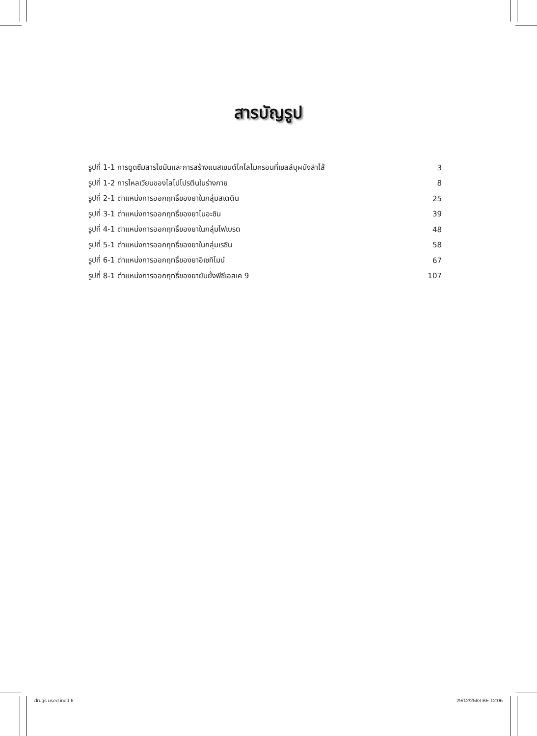สารบัญรูป
รูปที่ 1-1 การดูดซึมสารไขมันและการสร้างแนสเซนต์ไคโลไมครอนที่เซลล์บุผนังลำไส้ 3
รูปที่ 1-2 การไหลเวียนของไลโปโปรตีนในร่างกาย 8
รูปที่ 2-1 ตำแหน่งการออกฤทธิ์ของยาในกลุ่มสเตติน 25
รูปที่ 3-1 ตำแหน่งการออกฤทธิ์ของยาไนอะซิน 39
รูปที่ 4-1 ตำแหน่งการออกฤทธิ์ของยาในกลุ่มไฟเบรต 48
รูปที่ 5-1 ตำแหน่งการออกฤทธิ์ของยาในกลุ่มเรซิน 58
รูปที่ 6-1 ตำแหน่งการออกฤทธิ์ของยาอิเซทิไมบ์ 67
รูปที่ 8-1 ตำแหน่งการออกฤทธิ์ของยายับยั้งพีซีเอสเค 9 107
drugs used.indd 6 29/12/2563 BE 12:06